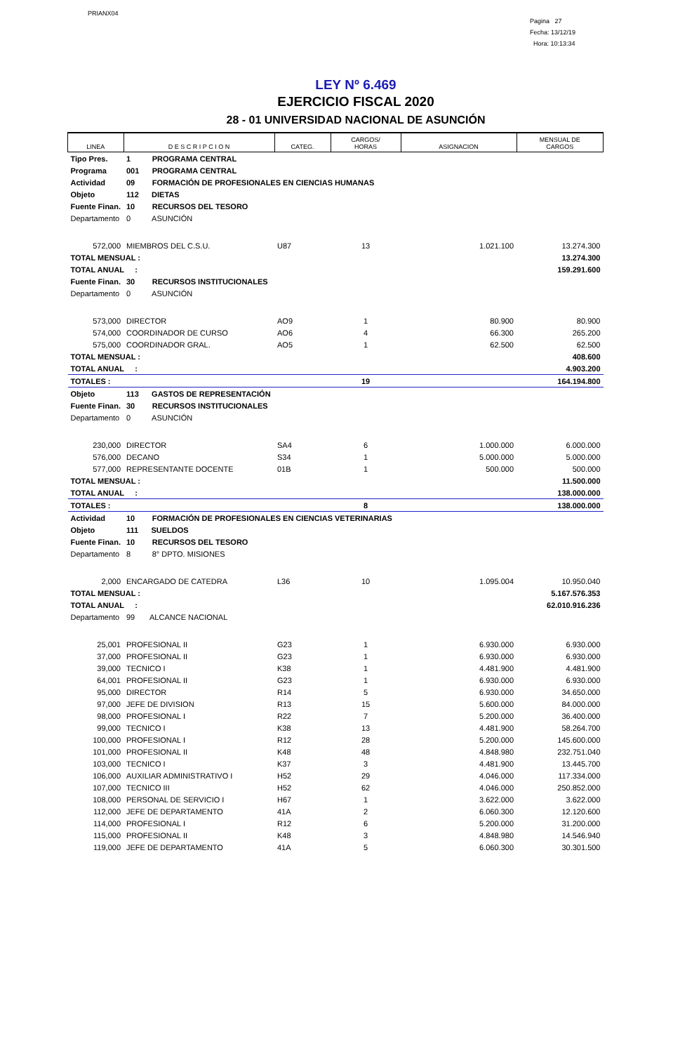PRIANX04
Pagina 27
Fecha: 13/12/19
Hora: 10:13:34
LEY Nº 6.469
EJERCICIO FISCAL 2020
28 - 01 UNIVERSIDAD NACIONAL DE ASUNCIÓN
| LINEA | D E S C R I P C I O N | CATEG. | CARGOS/ HORAS | ASIGNACION | MENSUAL DE CARGOS |
| --- | --- | --- | --- | --- | --- |
| Tipo Pres. | 1 PROGRAMA CENTRAL | | | | |
| Programa | 001 PROGRAMA CENTRAL | | | | |
| Actividad | 09 FORMACIÓN DE PROFESIONALES EN CIENCIAS HUMANAS | | | | |
| Objeto | 112 DIETAS | | | | |
| Fuente Finan. | 10 RECURSOS DEL TESORO | | | | |
| Departamento | 0 ASUNCIÓN | | | | |
| 572,000 | MIEMBROS DEL C.S.U. | U87 | 13 | 1.021.100 | 13.274.300 |
| TOTAL MENSUAL : | | | | | 13.274.300 |
| TOTAL ANUAL : | | | | | 159.291.600 |
| Fuente Finan. | 30 RECURSOS INSTITUCIONALES | | | | |
| Departamento | 0 ASUNCIÓN | | | | |
| 573,000 | DIRECTOR | AO9 | 1 | 80.900 | 80.900 |
| 574,000 | COORDINADOR DE CURSO | AO6 | 4 | 66.300 | 265.200 |
| 575,000 | COORDINADOR GRAL. | AO5 | 1 | 62.500 | 62.500 |
| TOTAL MENSUAL : | | | | | 408.600 |
| TOTAL ANUAL : | | | | | 4.903.200 |
| TOTALES : | | | 19 | | 164.194.800 |
| Objeto | 113 GASTOS DE REPRESENTACIÓN | | | | |
| Fuente Finan. | 30 RECURSOS INSTITUCIONALES | | | | |
| Departamento | 0 ASUNCIÓN | | | | |
| 230,000 | DIRECTOR | SA4 | 6 | 1.000.000 | 6.000.000 |
| 576,000 | DECANO | S34 | 1 | 5.000.000 | 5.000.000 |
| 577,000 | REPRESENTANTE DOCENTE | 01B | 1 | 500.000 | 500.000 |
| TOTAL MENSUAL : | | | | | 11.500.000 |
| TOTAL ANUAL : | | | | | 138.000.000 |
| TOTALES : | | | 8 | | 138.000.000 |
| Actividad | 10 FORMACIÓN DE PROFESIONALES EN CIENCIAS VETERINARIAS | | | | |
| Objeto | 111 SUELDOS | | | | |
| Fuente Finan. | 10 RECURSOS DEL TESORO | | | | |
| Departamento | 8 8° DPTO. MISIONES | | | | |
| 2,000 | ENCARGADO DE CATEDRA | L36 | 10 | 1.095.004 | 10.950.040 |
| TOTAL MENSUAL : | | | | | 5.167.576.353 |
| TOTAL ANUAL : | | | | | 62.010.916.236 |
| Departamento | 99 ALCANCE NACIONAL | | | | |
| 25,001 | PROFESIONAL II | G23 | 1 | 6.930.000 | 6.930.000 |
| 37,000 | PROFESIONAL II | G23 | 1 | 6.930.000 | 6.930.000 |
| 39,000 | TECNICO I | K38 | 1 | 4.481.900 | 4.481.900 |
| 64,001 | PROFESIONAL II | G23 | 1 | 6.930.000 | 6.930.000 |
| 95,000 | DIRECTOR | R14 | 5 | 6.930.000 | 34.650.000 |
| 97,000 | JEFE DE DIVISION | R13 | 15 | 5.600.000 | 84.000.000 |
| 98,000 | PROFESIONAL I | R22 | 7 | 5.200.000 | 36.400.000 |
| 99,000 | TECNICO I | K38 | 13 | 4.481.900 | 58.264.700 |
| 100,000 | PROFESIONAL I | R12 | 28 | 5.200.000 | 145.600.000 |
| 101,000 | PROFESIONAL II | K48 | 48 | 4.848.980 | 232.751.040 |
| 103,000 | TECNICO I | K37 | 3 | 4.481.900 | 13.445.700 |
| 106,000 | AUXILIAR ADMINISTRATIVO I | H52 | 29 | 4.046.000 | 117.334.000 |
| 107,000 | TECNICO III | H52 | 62 | 4.046.000 | 250.852.000 |
| 108,000 | PERSONAL DE SERVICIO I | H67 | 1 | 3.622.000 | 3.622.000 |
| 112,000 | JEFE DE DEPARTAMENTO | 41A | 2 | 6.060.300 | 12.120.600 |
| 114,000 | PROFESIONAL I | R12 | 6 | 5.200.000 | 31.200.000 |
| 115,000 | PROFESIONAL II | K48 | 3 | 4.848.980 | 14.546.940 |
| 119,000 | JEFE DE DEPARTAMENTO | 41A | 5 | 6.060.300 | 30.301.500 |